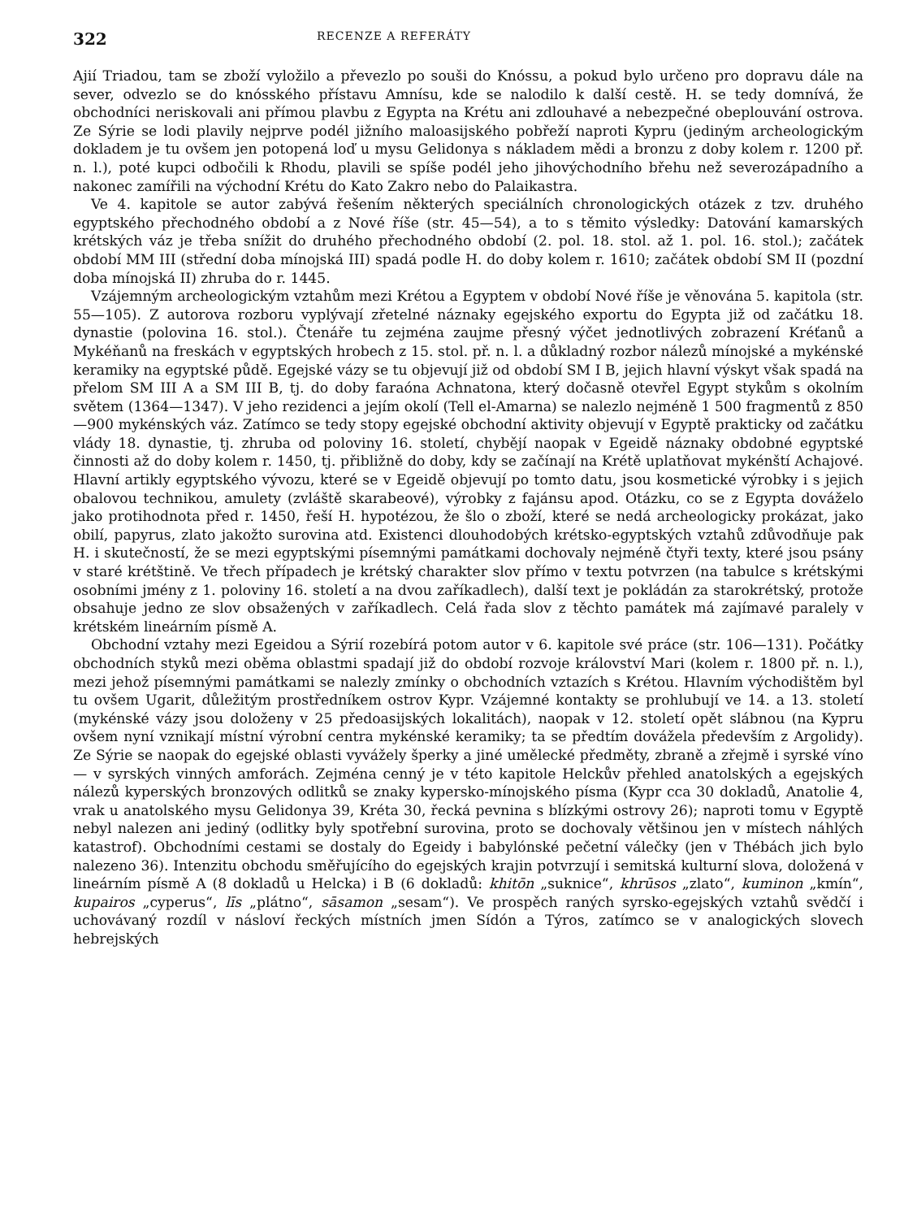322 RECENZE A REFERÁTY
Ajií Triadou, tam se zboží vyložilo a převezlo po souši do Knóssu, a pokud bylo určeno pro dopravu dále na sever, odvezlo se do knósského přístavu Amnísu, kde se nalodilo k další cestě. H. se tedy domnívá, že obchodníci neriskovali ani přímou plavbu z Egypta na Krétu ani zdlouhavé a nebezpečné obeplouvání ostrova. Ze Sýrie se lodi plavily nejprve podél jižního maloasijského pobřeží naproti Kypru (jediným archeologickým dokladem je tu ovšem jen potopená loď u mysu Gelidonya s nákladem mědi a bronzu z doby kolem r. 1200 př. n. l.), poté kupci odbočili k Rhodu, plavili se spíše podél jeho jihovýchodního břehu než severozápadního a nakonec zamířili na východní Krétu do Kato Zakro nebo do Palaikastra.
Ve 4. kapitole se autor zabývá řešením některých speciálních chronologických otázek z tzv. druhého egyptského přechodného období a z Nové říše (str. 45—54), a to s těmito výsledky: Datování kamarských krétských váz je třeba snížit do druhého přechodného období (2. pol. 18. stol. až 1. pol. 16. stol.); začátek období MM III (střední doba mínojská III) spadá podle H. do doby kolem r. 1610; začátek období SM II (pozdní doba mínojská II) zhruba do r. 1445.
Vzájemným archeologickým vztahům mezi Krétou a Egyptem v období Nové říše je věnována 5. kapitola (str. 55—105). Z autorova rozboru vyplývají zřetelné náznaky egejského exportu do Egypta již od začátku 18. dynastie (polovina 16. stol.). Čtenáře tu zejména zaujme přesný výčet jednotlivých zobrazení Kréťanů a Mykéňanů na freskách v egyptských hrobech z 15. stol. př. n. l. a důkladný rozbor nálezů mínojské a mykénské keramiky na egyptské půdě. Egejské vázy se tu objevují již od období SM I B, jejich hlavní výskyt však spadá na přelom SM III A a SM III B, tj. do doby faraóna Achnatona, který dočasně otevřel Egypt stykům s okolním světem (1364—1347). V jeho rezidenci a jejím okolí (Tell el-Amarna) se nalezlo nejméně 1 500 fragmentů z 850—900 mykénských váz. Zatímco se tedy stopy egejské obchodní aktivity objevují v Egyptě prakticky od začátku vlády 18. dynastie, tj. zhruba od poloviny 16. století, chybějí naopak v Egeidě náznaky obdobné egyptské činnosti až do doby kolem r. 1450, tj. přibližně do doby, kdy se začínají na Krétě uplatňovat mykénští Achajové. Hlavní artikly egyptského vývozu, které se v Egeidě objevují po tomto datu, jsou kosmetické výrobky i s jejich obalovou technikou, amulety (zvláště skarabeové), výrobky z fajánsu apod. Otázku, co se z Egypta dováželo jako protihodnota před r. 1450, řeší H. hypotézou, že šlo o zboží, které se nedá archeologicky prokázat, jako obilí, papyrus, zlato jakožto surovina atd. Existenci dlouhodobých krétsko-egyptských vztahů zdůvodňuje pak H. i skutečností, že se mezi egyptskými písemnými památkami dochovaly nejméně čtyři texty, které jsou psány v staré krétštině. Ve třech případech je krétský charakter slov přímo v textu potvrzen (na tabulce s krétskými osobními jmény z 1. poloviny 16. století a na dvou zaříkadlech), další text je pokládán za starokrétský, protože obsahuje jedno ze slov obsažených v zaříkadlech. Celá řada slov z těchto památek má zajímavé paralely v krétském lineárním písmě A.
Obchodní vztahy mezi Egeidou a Sýrií rozebírá potom autor v 6. kapitole své práce (str. 106—131). Počátky obchodních styků mezi oběma oblastmi spadají již do období rozvoje království Mari (kolem r. 1800 př. n. l.), mezi jehož písemnými památkami se nalezly zmínky o obchodních vztazích s Krétou. Hlavním východištěm byl tu ovšem Ugarit, důležitým prostředníkem ostrov Kypr. Vzájemné kontakty se prohlubují ve 14. a 13. století (mykénské vázy jsou doloženy v 25 předoasijských lokalitách), naopak v 12. století opět slábnou (na Kypru ovšem nyní vznikají místní výrobní centra mykénské keramiky; ta se předtím dovážela především z Argolidy). Ze Sýrie se naopak do egejské oblasti vyvážely šperky a jiné umělecké předměty, zbraně a zřejmě i syrské víno — v syrských vinných amforách. Zejména cenný je v této kapitole Helckův přehled anatolských a egejských nálezů kyperských bronzových odlitků se znaky kypersko-mínojského písma (Kypr cca 30 dokladů, Anatolie 4, vrak u anatolského mysu Gelidonya 39, Kréta 30, řecká pevnina s blízkými ostrovy 26); naproti tomu v Egyptě nebyl nalezen ani jediný (odlitky byly spotřební surovina, proto se dochovaly většinou jen v místech náhlých katastrof). Obchodními cestami se dostaly do Egeidy i babylónské pečetní válečky (jen v Thébách jich bylo nalezeno 36). Intenzitu obchodu směřujícího do egejských krajin potvrzují i semitská kulturní slova, doložená v lineárním písmě A (8 dokladů u Helcka) i B (6 dokladů: khitōn „suknice“, khrūsos „zlato“, kuminon „kmín“, kupairos „cyperus“, līs „plátno“, sāsamon „sesam“). Ve prospěch raných syrsko-egejských vztahů svědčí i uchovávaný rozdíl v násloví řeckých místních jmen Sídón a Týros, zatímco se v analogických slovech hebrejských